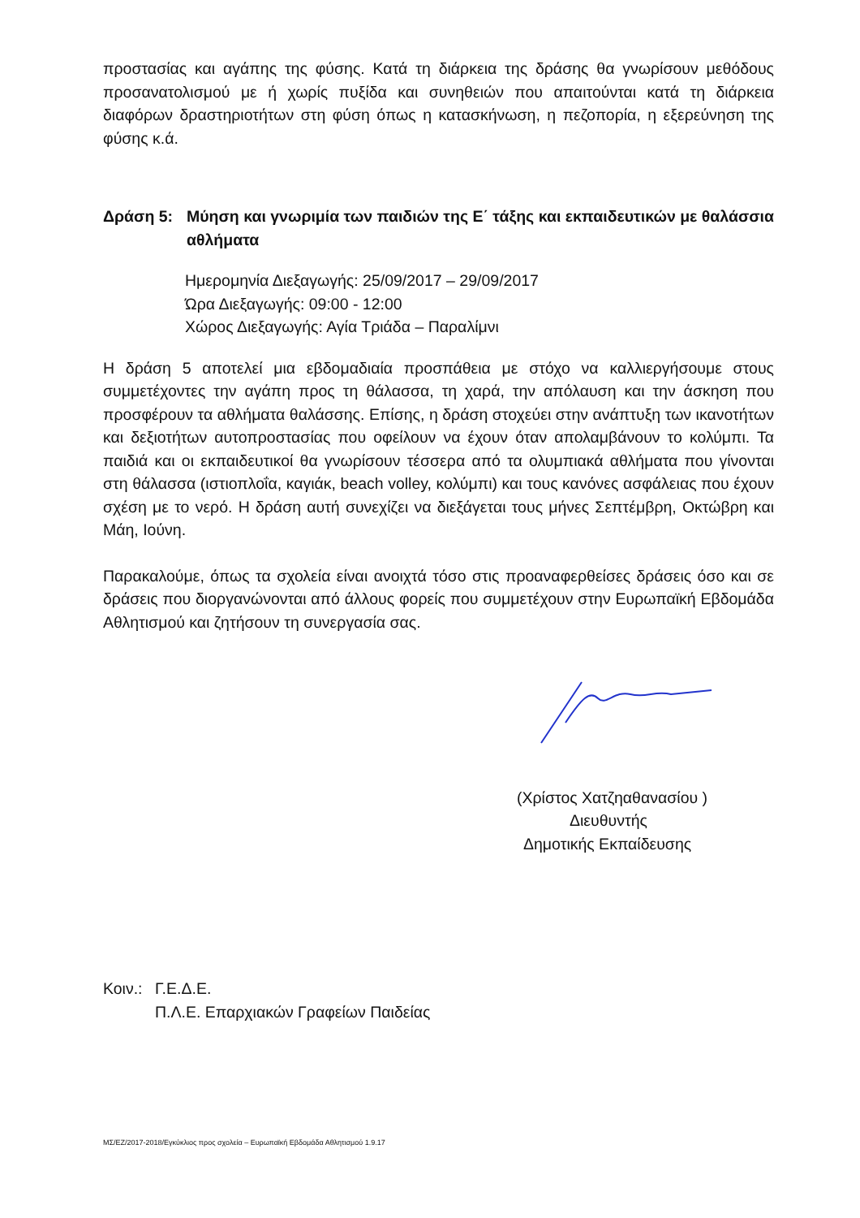προστασίας και αγάπης της φύσης. Κατά τη διάρκεια της δράσης θα γνωρίσουν μεθόδους προσανατολισμού με ή χωρίς πυξίδα και συνηθειών που απαιτούνται κατά τη διάρκεια διαφόρων δραστηριοτήτων στη φύση όπως η κατασκήνωση, η πεζοπορία, η εξερεύνηση της φύσης κ.ά.
Δράση 5: Μύηση και γνωριμία των παιδιών της Ε΄ τάξης και εκπαιδευτικών με θαλάσσια αθλήματα
Ημερομηνία Διεξαγωγής: 25/09/2017 – 29/09/2017
Ώρα Διεξαγωγής: 09:00 - 12:00
Χώρος Διεξαγωγής: Αγία Τριάδα – Παραλίμνι
Η δράση 5 αποτελεί μια εβδομαδιαία προσπάθεια με στόχο να καλλιεργήσουμε στους συμμετέχοντες την αγάπη προς τη θάλασσα, τη χαρά, την απόλαυση και την άσκηση που προσφέρουν τα αθλήματα θαλάσσης. Επίσης, η δράση στοχεύει στην ανάπτυξη των ικανοτήτων και δεξιοτήτων αυτοπροστασίας που οφείλουν να έχουν όταν απολαμβάνουν το κολύμπι. Τα παιδιά και οι εκπαιδευτικοί θα γνωρίσουν τέσσερα από τα ολυμπιακά αθλήματα που γίνονται στη θάλασσα (ιστιοπλοΐα, καγιάκ, beach volley, κολύμπι) και τους κανόνες ασφάλειας που έχουν σχέση με το νερό. Η δράση αυτή συνεχίζει να διεξάγεται τους μήνες Σεπτέμβρη, Οκτώβρη και Μάη, Ιούνη.
Παρακαλούμε, όπως τα σχολεία είναι ανοιχτά τόσο στις προαναφερθείσες δράσεις όσο και σε δράσεις που διοργανώνονται από άλλους φορείς που συμμετέχουν στην Ευρωπαϊκή Εβδομάδα Αθλητισμού και ζητήσουν τη συνεργασία σας.
(Χρίστος Χατζηαθανασίου )
Διευθυντής
Δημοτικής Εκπαίδευσης
Κοιν.:
Γ.Ε.Δ.Ε.
Π.Λ.Ε. Επαρχιακών Γραφείων Παιδείας
ΜΣ/ΕΖ/2017-2018/Εγκύκλιος προς σχολεία – Ευρωπαϊκή Εβδομάδα Αθλητισμού 1.9.17